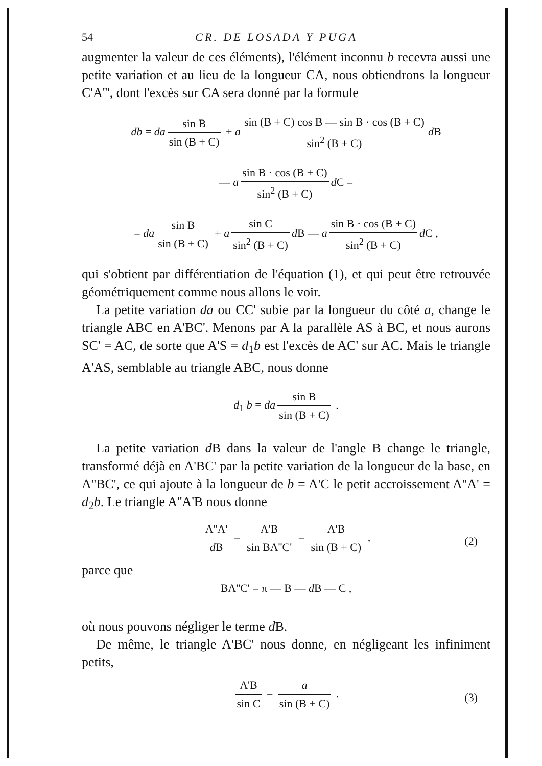54 CR. DE LOSADA Y PUGA
augmenter la valeur de ces éléments), l'élément inconnu b recevra aussi une petite variation et au lieu de la longueur CA, nous obtiendrons la longueur C'A''', dont l'excès sur CA sera donné par la formule
db = da sin B sin (B + C) + a sin (B + C) cos B — sin B · cos (B + C) sin<sup>2</sup> (B + C) d B
— a sin B · cos (B + C) sin<sup>2</sup> (B + C) d C =
= da sin B sin (B + C) + a sin C sin<sup>2</sup> (B + C) d B — a sin B · cos (B + C) sin<sup>2</sup> (B + C) d C ,
qui s'obtient par différentiation de l'équation (1), et qui peut être retrouvée géométriquement comme nous allons le voir.
La petite variation da ou CC' subie par la longueur du côté a, change le triangle ABC en A'BC'. Menons par A la parallèle AS à BC, et nous aurons SC' = AC, de sorte que A'S = d<sub>1</sub>b est l'excès de AC' sur AC. Mais le triangle A'AS, semblable au triangle ABC, nous donne
d<sub>1</sub> b = da sin B sin (B + C) .
La petite variation d B dans la valeur de l'angle B change le triangle, transformé déjà en A'BC' par la petite variation de la longueur de la base, en A''BC', ce qui ajoute à la longueur de b = A'C le petit accroissement A''A' = d<sub>2</sub>b. Le triangle A''A'B nous donne
A''A' d B = A'B sin BA''C' = A'B sin (B + C) , (2)
parce que
BA''C' = π — B — d B — C ,
où nous pouvons négliger le terme d B.
De même, le triangle A'BC' nous donne, en négligeant les infiniment petits,
A'B sin C = a sin (B + C) . (3)